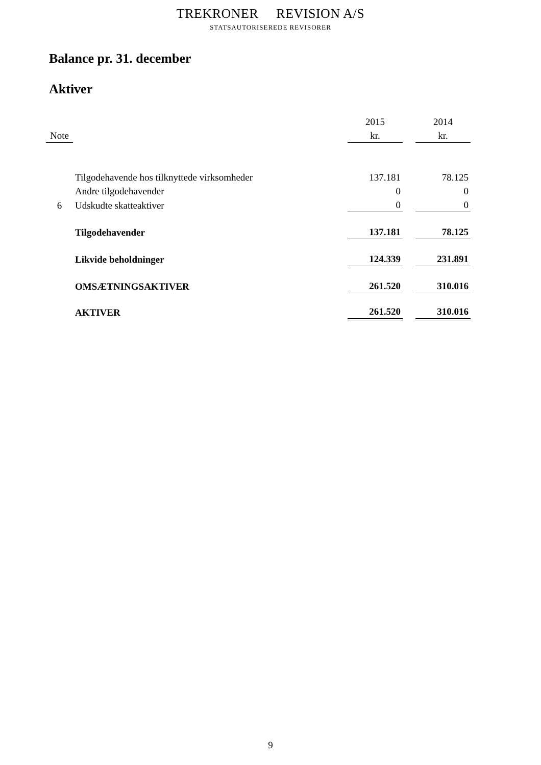TREKRONER REVISION A/S
STATSAUTORISEREDE REVISORER
Balance pr. 31. december
Aktiver
| | | 2015 | | 2014 |
| --- | --- | --- | --- | --- |
| Note | | kr. | | kr. |
| | Tilgodehavende hos tilknyttede virksomheder | 137.181 | | 78.125 |
| | Andre tilgodehavender | 0 | | 0 |
| 6 | Udskudte skatteaktiver | 0 | | 0 |
| | Tilgodehavender | 137.181 | | 78.125 |
| | Likvide beholdninger | 124.339 | | 231.891 |
| | OMSÆTNINGSAKTIVER | 261.520 | | 310.016 |
| | AKTIVER | 261.520 | | 310.016 |
9